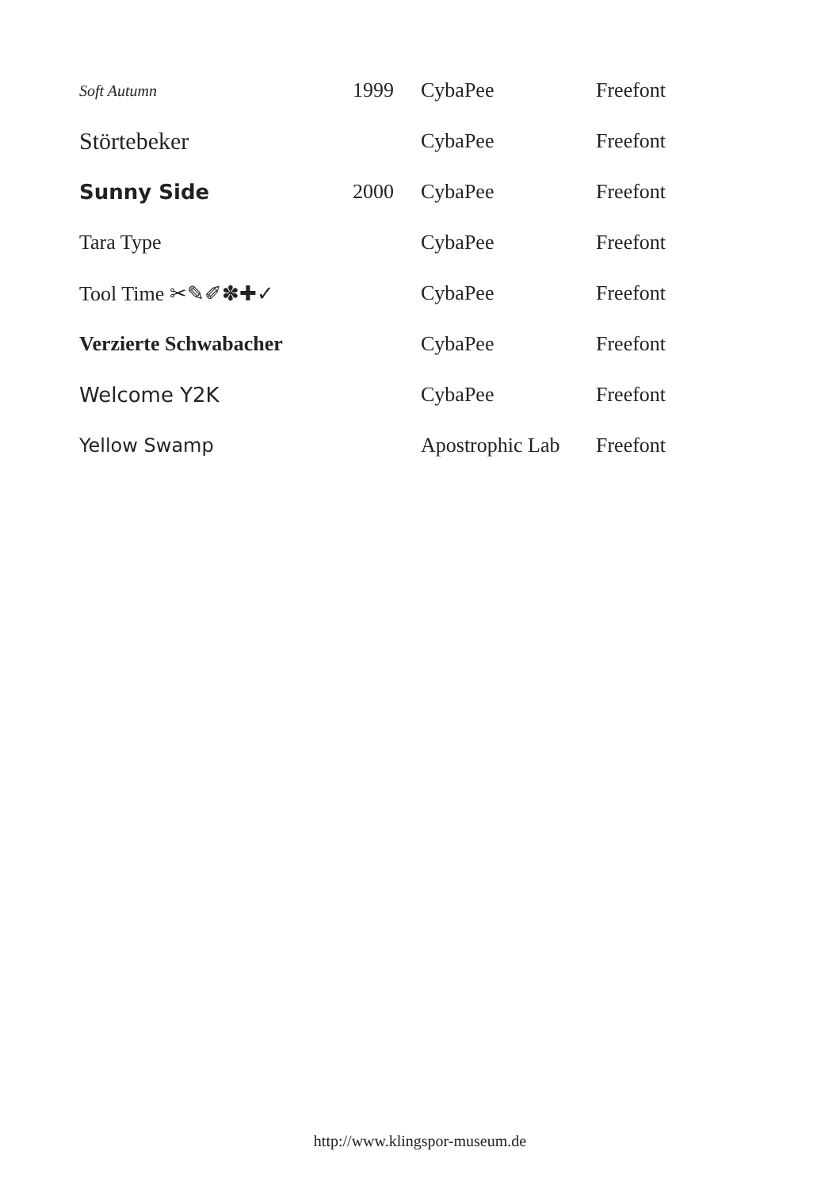| Soft Autumn | 1999 | CybaPee | Freefont |
| Störtebeker | | CybaPee | Freefont |
| Sunny Side | 2000 | CybaPee | Freefont |
| Tara Type | | CybaPee | Freefont |
| Tool Time ✂✎✐✽✚✓ | | CybaPee | Freefont |
| Verzierte Schwabacher | | CybaPee | Freefont |
| Welcome Y2K | | CybaPee | Freefont |
| Yellow Swamp | | Apostrophic Lab | Freefont |
http://www.klingspor-museum.de